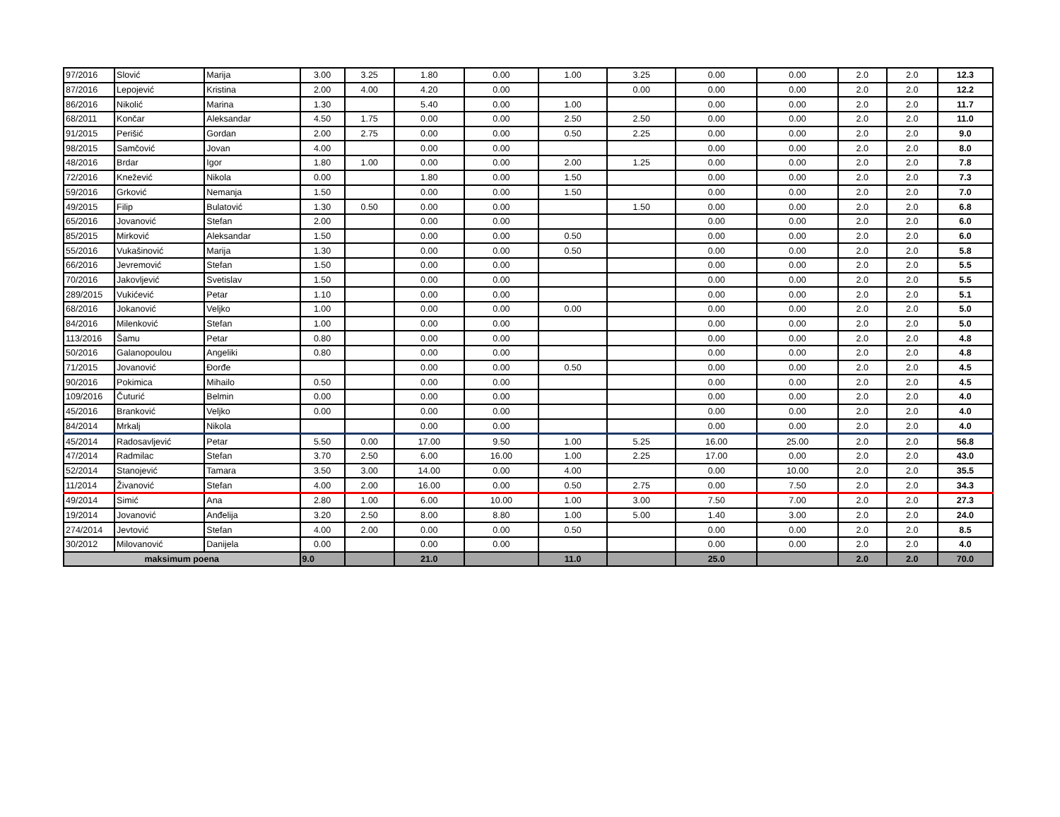| 97/2016 | Slović | Marija | 3.00 | 3.25 | 1.80 | 0.00 | 1.00 | 3.25 | 0.00 | 0.00 | 2.0 | 2.0 | 12.3 |
| 87/2016 | Lepojević | Kristina | 2.00 | 4.00 | 4.20 | 0.00 | | 0.00 | 0.00 | 0.00 | 2.0 | 2.0 | 12.2 |
| 86/2016 | Nikolić | Marina | 1.30 | | 5.40 | 0.00 | 1.00 | | 0.00 | 0.00 | 2.0 | 2.0 | 11.7 |
| 68/2011 | Končar | Aleksandar | 4.50 | 1.75 | 0.00 | 0.00 | 2.50 | 2.50 | 0.00 | 0.00 | 2.0 | 2.0 | 11.0 |
| 91/2015 | Perišić | Gordan | 2.00 | 2.75 | 0.00 | 0.00 | 0.50 | 2.25 | 0.00 | 0.00 | 2.0 | 2.0 | 9.0 |
| 98/2015 | Samčović | Jovan | 4.00 | | 0.00 | 0.00 | | | 0.00 | 0.00 | 2.0 | 2.0 | 8.0 |
| 48/2016 | Brdar | Igor | 1.80 | 1.00 | 0.00 | 0.00 | 2.00 | 1.25 | 0.00 | 0.00 | 2.0 | 2.0 | 7.8 |
| 72/2016 | Knežević | Nikola | 0.00 | | 1.80 | 0.00 | 1.50 | | 0.00 | 0.00 | 2.0 | 2.0 | 7.3 |
| 59/2016 | Grković | Nemanja | 1.50 | | 0.00 | 0.00 | 1.50 | | 0.00 | 0.00 | 2.0 | 2.0 | 7.0 |
| 49/2015 | Filip | Bulatović | 1.30 | 0.50 | 0.00 | 0.00 | | 1.50 | 0.00 | 0.00 | 2.0 | 2.0 | 6.8 |
| 65/2016 | Jovanović | Stefan | 2.00 | | 0.00 | 0.00 | | | 0.00 | 0.00 | 2.0 | 2.0 | 6.0 |
| 85/2015 | Mirković | Aleksandar | 1.50 | | 0.00 | 0.00 | 0.50 | | 0.00 | 0.00 | 2.0 | 2.0 | 6.0 |
| 55/2016 | Vukašinović | Marija | 1.30 | | 0.00 | 0.00 | 0.50 | | 0.00 | 0.00 | 2.0 | 2.0 | 5.8 |
| 66/2016 | Jevremović | Stefan | 1.50 | | 0.00 | 0.00 | | | 0.00 | 0.00 | 2.0 | 2.0 | 5.5 |
| 70/2016 | Jakovljević | Svetislav | 1.50 | | 0.00 | 0.00 | | | 0.00 | 0.00 | 2.0 | 2.0 | 5.5 |
| 289/2015 | Vukićević | Petar | 1.10 | | 0.00 | 0.00 | | | 0.00 | 0.00 | 2.0 | 2.0 | 5.1 |
| 68/2016 | Jokanović | Veljko | 1.00 | | 0.00 | 0.00 | 0.00 | | 0.00 | 0.00 | 2.0 | 2.0 | 5.0 |
| 84/2016 | Milenković | Stefan | 1.00 | | 0.00 | 0.00 | | | 0.00 | 0.00 | 2.0 | 2.0 | 5.0 |
| 113/2016 | Šamu | Petar | 0.80 | | 0.00 | 0.00 | | | 0.00 | 0.00 | 2.0 | 2.0 | 4.8 |
| 50/2016 | Galanopoulou | Angeliki | 0.80 | | 0.00 | 0.00 | | | 0.00 | 0.00 | 2.0 | 2.0 | 4.8 |
| 71/2015 | Jovanović | Đorđe | | | 0.00 | 0.00 | 0.50 | | 0.00 | 0.00 | 2.0 | 2.0 | 4.5 |
| 90/2016 | Pokimica | Mihailo | 0.50 | | 0.00 | 0.00 | | | 0.00 | 0.00 | 2.0 | 2.0 | 4.5 |
| 109/2016 | Čuturić | Belmin | 0.00 | | 0.00 | 0.00 | | | 0.00 | 0.00 | 2.0 | 2.0 | 4.0 |
| 45/2016 | Branković | Veljko | 0.00 | | 0.00 | 0.00 | | | 0.00 | 0.00 | 2.0 | 2.0 | 4.0 |
| 84/2014 | Mrkalj | Nikola | | | 0.00 | 0.00 | | | 0.00 | 0.00 | 2.0 | 2.0 | 4.0 |
| 45/2014 | Radosavljević | Petar | 5.50 | 0.00 | 17.00 | 9.50 | 1.00 | 5.25 | 16.00 | 25.00 | 2.0 | 2.0 | 56.8 |
| 47/2014 | Radmilac | Stefan | 3.70 | 2.50 | 6.00 | 16.00 | 1.00 | 2.25 | 17.00 | 0.00 | 2.0 | 2.0 | 43.0 |
| 52/2014 | Stanojević | Tamara | 3.50 | 3.00 | 14.00 | 0.00 | 4.00 | | 0.00 | 10.00 | 2.0 | 2.0 | 35.5 |
| 11/2014 | Živanović | Stefan | 4.00 | 2.00 | 16.00 | 0.00 | 0.50 | 2.75 | 0.00 | 7.50 | 2.0 | 2.0 | 34.3 |
| 49/2014 | Simić | Ana | 2.80 | 1.00 | 6.00 | 10.00 | 1.00 | 3.00 | 7.50 | 7.00 | 2.0 | 2.0 | 27.3 |
| 19/2014 | Jovanović | Anđelija | 3.20 | 2.50 | 8.00 | 8.80 | 1.00 | 5.00 | 1.40 | 3.00 | 2.0 | 2.0 | 24.0 |
| 274/2014 | Jevtović | Stefan | 4.00 | 2.00 | 0.00 | 0.00 | 0.50 | | 0.00 | 0.00 | 2.0 | 2.0 | 8.5 |
| 30/2012 | Milovanović | Danijela | 0.00 | | 0.00 | 0.00 | | | 0.00 | 0.00 | 2.0 | 2.0 | 4.0 |
| maksimum poena | | | 9.0 | | 21.0 | | 11.0 | | 25.0 | | 2.0 | 2.0 | 70.0 |